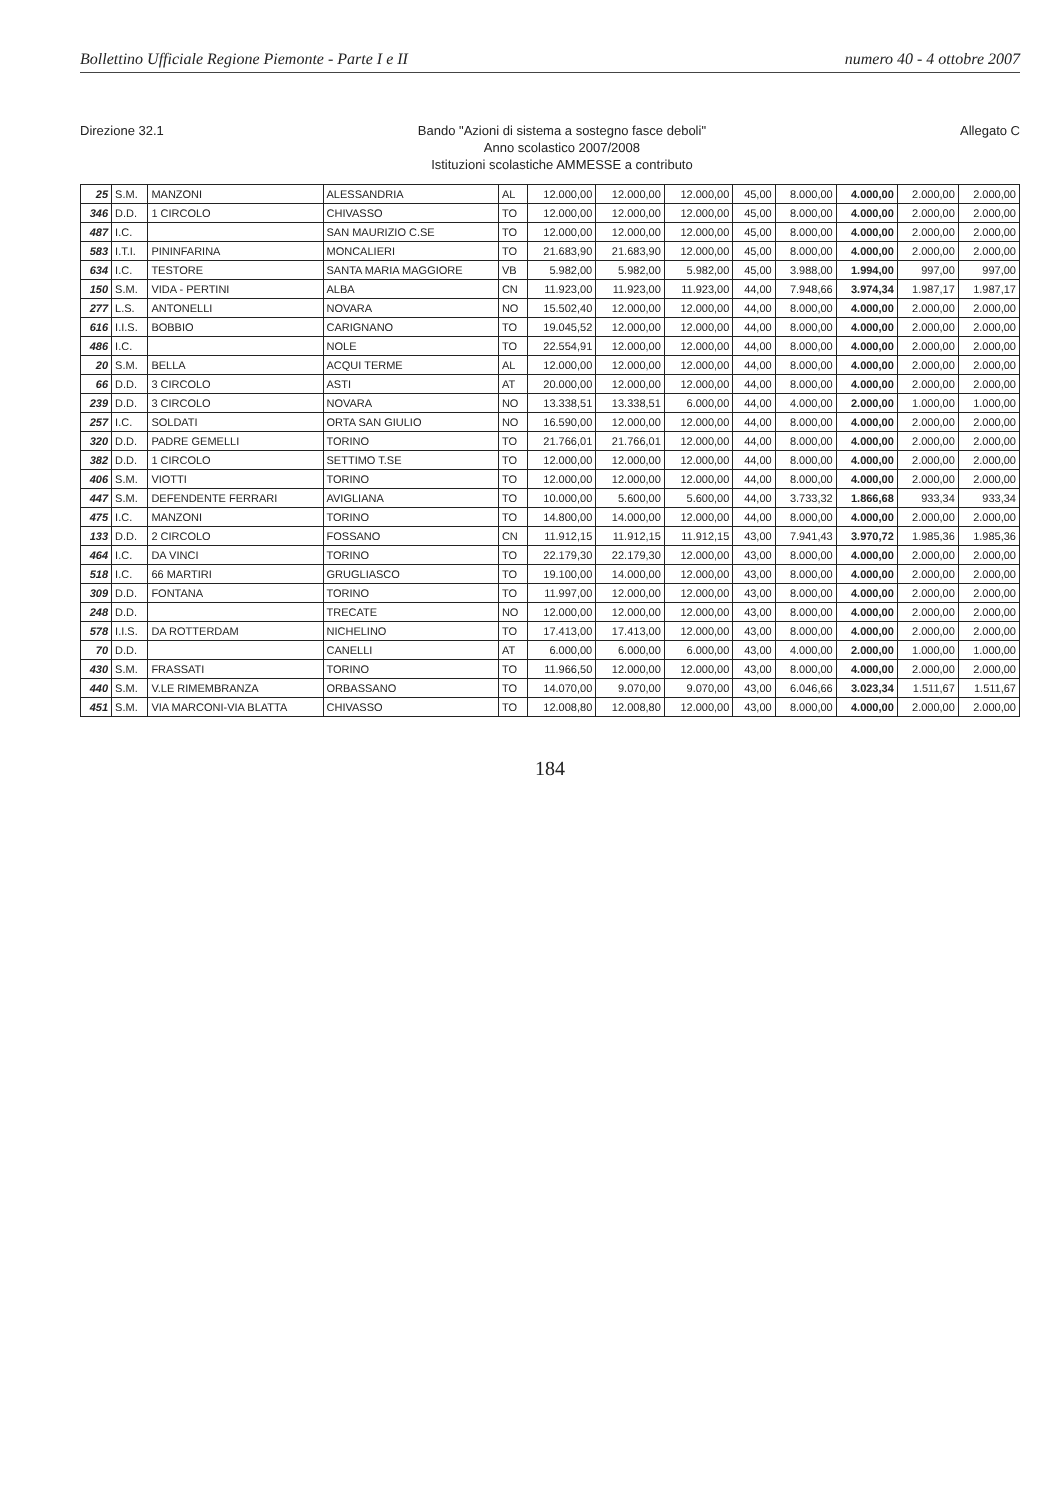Bollettino Ufficiale Regione Piemonte - Parte I e II numero 40 - 4 ottobre 2007
Direzione 32.1
Bando "Azioni di sistema a sostegno fasce deboli"
Anno scolastico 2007/2008
Istituzioni scolastiche AMMESSE a contributo
Allegato C
| 25 | S.M. | MANZONI | ALESSANDRIA | AL | 12.000,00 | 12.000,00 | 12.000,00 | 45,00 | 8.000,00 | 4.000,00 | 2.000,00 | 2.000,00 |
| 346 | D.D. | 1 CIRCOLO | CHIVASSO | TO | 12.000,00 | 12.000,00 | 12.000,00 | 45,00 | 8.000,00 | 4.000,00 | 2.000,00 | 2.000,00 |
| 487 | I.C. | | SAN MAURIZIO C.SE | TO | 12.000,00 | 12.000,00 | 12.000,00 | 45,00 | 8.000,00 | 4.000,00 | 2.000,00 | 2.000,00 |
| 583 | I.T.I. | PININFARINA | MONCALIERI | TO | 21.683,90 | 21.683,90 | 12.000,00 | 45,00 | 8.000,00 | 4.000,00 | 2.000,00 | 2.000,00 |
| 634 | I.C. | TESTORE | SANTA MARIA MAGGIORE | VB | 5.982,00 | 5.982,00 | 5.982,00 | 45,00 | 3.988,00 | 1.994,00 | 997,00 | 997,00 |
| 150 | S.M. | VIDA - PERTINI | ALBA | CN | 11.923,00 | 11.923,00 | 11.923,00 | 44,00 | 7.948,66 | 3.974,34 | 1.987,17 | 1.987,17 |
| 277 | L.S. | ANTONELLI | NOVARA | NO | 15.502,40 | 12.000,00 | 12.000,00 | 44,00 | 8.000,00 | 4.000,00 | 2.000,00 | 2.000,00 |
| 616 | I.I.S. | BOBBIO | CARIGNANO | TO | 19.045,52 | 12.000,00 | 12.000,00 | 44,00 | 8.000,00 | 4.000,00 | 2.000,00 | 2.000,00 |
| 486 | I.C. | | NOLE | TO | 22.554,91 | 12.000,00 | 12.000,00 | 44,00 | 8.000,00 | 4.000,00 | 2.000,00 | 2.000,00 |
| 20 | S.M. | BELLA | ACQUI TERME | AL | 12.000,00 | 12.000,00 | 12.000,00 | 44,00 | 8.000,00 | 4.000,00 | 2.000,00 | 2.000,00 |
| 66 | D.D. | 3 CIRCOLO | ASTI | AT | 20.000,00 | 12.000,00 | 12.000,00 | 44,00 | 8.000,00 | 4.000,00 | 2.000,00 | 2.000,00 |
| 239 | D.D. | 3 CIRCOLO | NOVARA | NO | 13.338,51 | 13.338,51 | 6.000,00 | 44,00 | 4.000,00 | 2.000,00 | 1.000,00 | 1.000,00 |
| 257 | I.C. | SOLDATI | ORTA SAN GIULIO | NO | 16.590,00 | 12.000,00 | 12.000,00 | 44,00 | 8.000,00 | 4.000,00 | 2.000,00 | 2.000,00 |
| 320 | D.D. | PADRE GEMELLI | TORINO | TO | 21.766,01 | 21.766,01 | 12.000,00 | 44,00 | 8.000,00 | 4.000,00 | 2.000,00 | 2.000,00 |
| 382 | D.D. | 1 CIRCOLO | SETTIMO T.SE | TO | 12.000,00 | 12.000,00 | 12.000,00 | 44,00 | 8.000,00 | 4.000,00 | 2.000,00 | 2.000,00 |
| 406 | S.M. | VIOTTI | TORINO | TO | 12.000,00 | 12.000,00 | 12.000,00 | 44,00 | 8.000,00 | 4.000,00 | 2.000,00 | 2.000,00 |
| 447 | S.M. | DEFENDENTE FERRARI | AVIGLIANA | TO | 10.000,00 | 5.600,00 | 5.600,00 | 44,00 | 3.733,32 | 1.866,68 | 933,34 | 933,34 |
| 475 | I.C. | MANZONI | TORINO | TO | 14.800,00 | 14.000,00 | 12.000,00 | 44,00 | 8.000,00 | 4.000,00 | 2.000,00 | 2.000,00 |
| 133 | D.D. | 2 CIRCOLO | FOSSANO | CN | 11.912,15 | 11.912,15 | 11.912,15 | 43,00 | 7.941,43 | 3.970,72 | 1.985,36 | 1.985,36 |
| 464 | I.C. | DA VINCI | TORINO | TO | 22.179,30 | 22.179,30 | 12.000,00 | 43,00 | 8.000,00 | 4.000,00 | 2.000,00 | 2.000,00 |
| 518 | I.C. | 66 MARTIRI | GRUGLIASCO | TO | 19.100,00 | 14.000,00 | 12.000,00 | 43,00 | 8.000,00 | 4.000,00 | 2.000,00 | 2.000,00 |
| 309 | D.D. | FONTANA | TORINO | TO | 11.997,00 | 12.000,00 | 12.000,00 | 43,00 | 8.000,00 | 4.000,00 | 2.000,00 | 2.000,00 |
| 248 | D.D. | | TRECATE | NO | 12.000,00 | 12.000,00 | 12.000,00 | 43,00 | 8.000,00 | 4.000,00 | 2.000,00 | 2.000,00 |
| 578 | I.I.S. | DA ROTTERDAM | NICHELINO | TO | 17.413,00 | 17.413,00 | 12.000,00 | 43,00 | 8.000,00 | 4.000,00 | 2.000,00 | 2.000,00 |
| 70 | D.D. | | CANELLI | AT | 6.000,00 | 6.000,00 | 6.000,00 | 43,00 | 4.000,00 | 2.000,00 | 1.000,00 | 1.000,00 |
| 430 | S.M. | FRASSATI | TORINO | TO | 11.966,50 | 12.000,00 | 12.000,00 | 43,00 | 8.000,00 | 4.000,00 | 2.000,00 | 2.000,00 |
| 440 | S.M. | V.LE RIMEMBRANZA | ORBASSANO | TO | 14.070,00 | 9.070,00 | 9.070,00 | 43,00 | 6.046,66 | 3.023,34 | 1.511,67 | 1.511,67 |
| 451 | S.M. | VIA MARCONI-VIA BLATTA | CHIVASSO | TO | 12.008,80 | 12.008,80 | 12.000,00 | 43,00 | 8.000,00 | 4.000,00 | 2.000,00 | 2.000,00 |
184